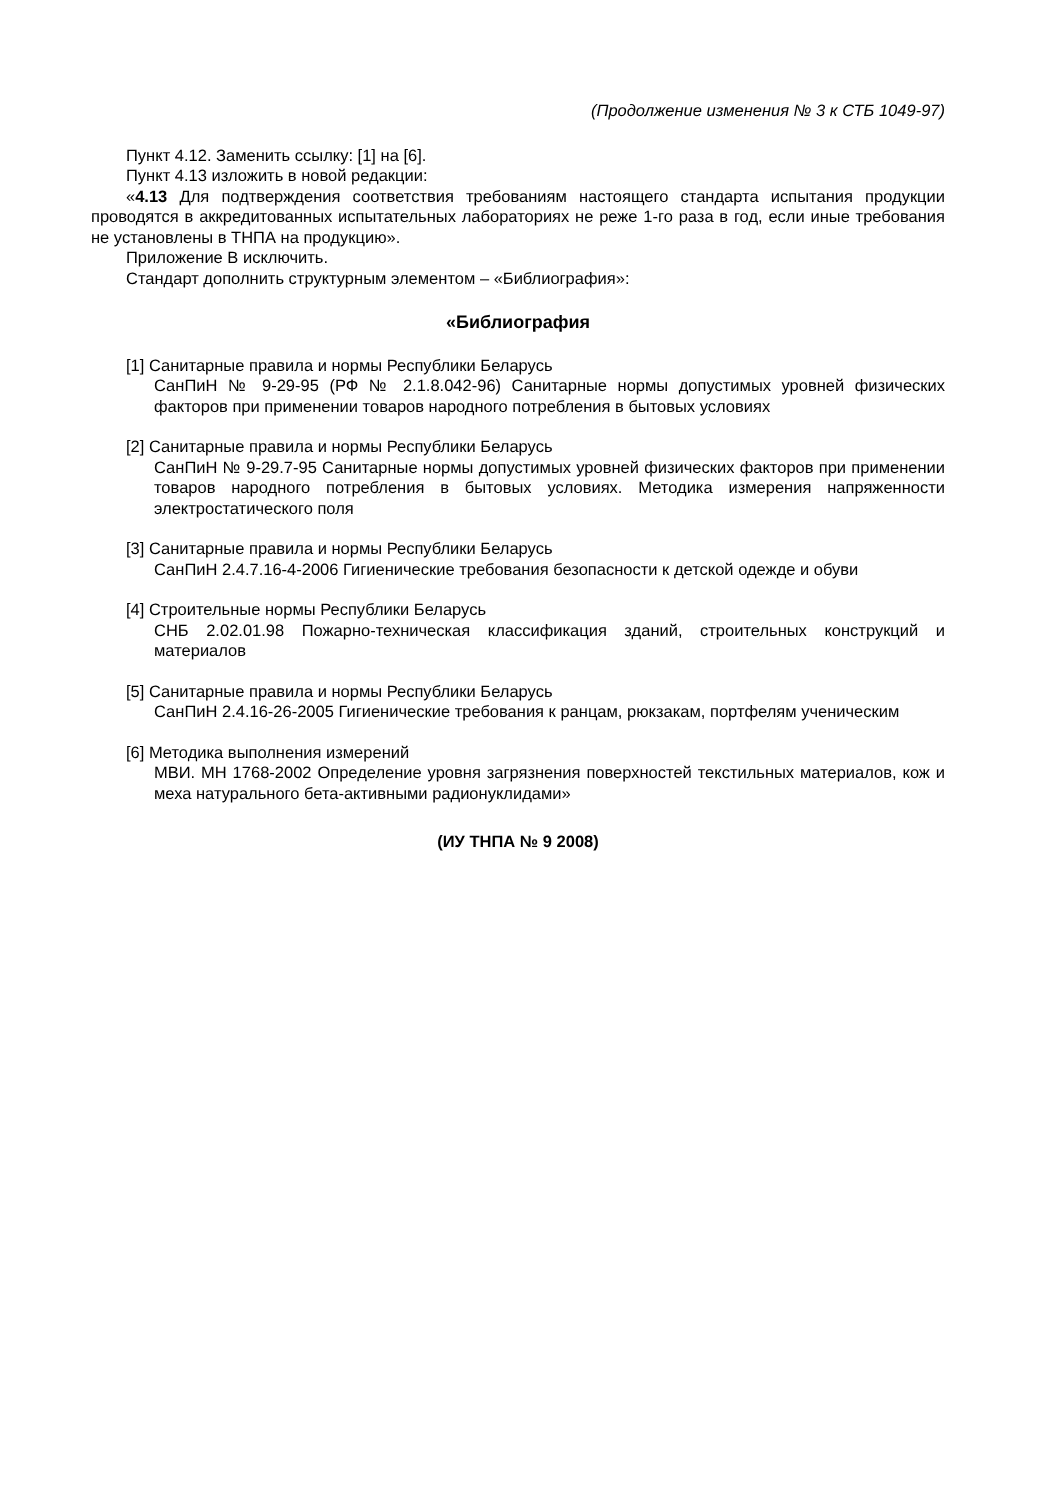(Продолжение изменения № 3 к СТБ 1049-97)
Пункт 4.12. Заменить ссылку: [1] на [6].
Пункт 4.13 изложить в новой редакции:
«4.13 Для подтверждения соответствия требованиям настоящего стандарта испытания продукции проводятся в аккредитованных испытательных лабораториях не реже 1-го раза в год, если иные требования не установлены в ТНПА на продукцию».
Приложение В исключить.
Стандарт дополнить структурным элементом – «Библиография»:
«Библиография
[1] Санитарные правила и нормы Республики Беларусь
СанПиН № 9-29-95 (РФ № 2.1.8.042-96) Санитарные нормы допустимых уровней физических факторов при применении товаров народного потребления в бытовых условиях
[2] Санитарные правила и нормы Республики Беларусь
СанПиН № 9-29.7-95 Санитарные нормы допустимых уровней физических факторов при применении товаров народного потребления в бытовых условиях. Методика измерения напряженности электростатического поля
[3] Санитарные правила и нормы Республики Беларусь
СанПиН 2.4.7.16-4-2006 Гигиенические требования безопасности к детской одежде и обуви
[4] Строительные нормы Республики Беларусь
СНБ 2.02.01.98 Пожарно-техническая классификация зданий, строительных конструкций и материалов
[5] Санитарные правила и нормы Республики Беларусь
СанПиН 2.4.16-26-2005 Гигиенические требования к ранцам, рюкзакам, портфелям ученическим
[6] Методика выполнения измерений
МВИ. МН 1768-2002 Определение уровня загрязнения поверхностей текстильных материалов, кож и меха натурального бета-активными радионуклидами»
(ИУ ТНПА № 9 2008)